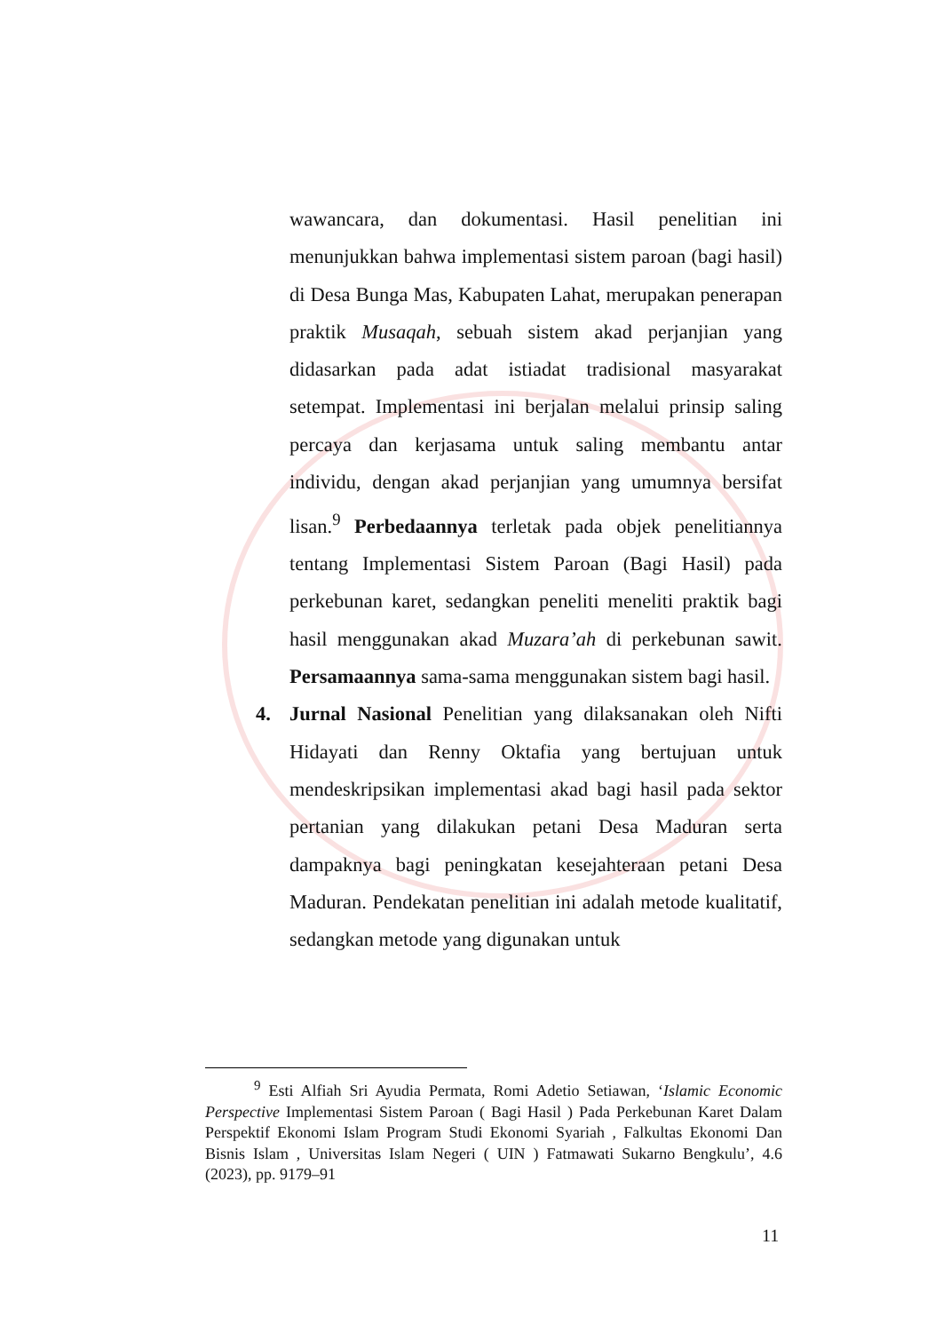wawancara, dan dokumentasi. Hasil penelitian ini menunjukkan bahwa implementasi sistem paroan (bagi hasil) di Desa Bunga Mas, Kabupaten Lahat, merupakan penerapan praktik Musaqah, sebuah sistem akad perjanjian yang didasarkan pada adat istiadat tradisional masyarakat setempat. Implementasi ini berjalan melalui prinsip saling percaya dan kerjasama untuk saling membantu antar individu, dengan akad perjanjian yang umumnya bersifat lisan.<sup>9</sup> Perbedaannya terletak pada objek penelitiannya tentang Implementasi Sistem Paroan (Bagi Hasil) pada perkebunan karet, sedangkan peneliti meneliti praktik bagi hasil menggunakan akad Muzara’ah di perkebunan sawit. Persamaannya sama-sama menggunakan sistem bagi hasil.
4. Jurnal Nasional Penelitian yang dilaksanakan oleh Nifti Hidayati dan Renny Oktafia yang bertujuan untuk mendeskripsikan implementasi akad bagi hasil pada sektor pertanian yang dilakukan petani Desa Maduran serta dampaknya bagi peningkatan kesejahteraan petani Desa Maduran. Pendekatan penelitian ini adalah metode kualitatif, sedangkan metode yang digunakan untuk
<sup>9</sup> Esti Alfiah Sri Ayudia Permata, Romi Adetio Setiawan, ‘Islamic Economic Perspective Implementasi Sistem Paroan ( Bagi Hasil ) Pada Perkebunan Karet Dalam Perspektif Ekonomi Islam Program Studi Ekonomi Syariah , Falkultas Ekonomi Dan Bisnis Islam , Universitas Islam Negeri ( UIN ) Fatmawati Sukarno Bengkulu’, 4.6 (2023), pp. 9179–91
11